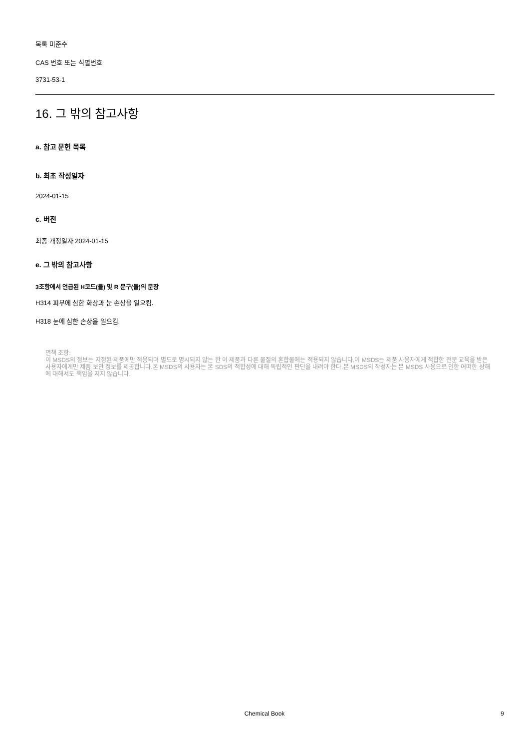목록 미준수
CAS 번호 또는 식별번호
3731-53-1
16. 그 밖의 참고사항
a. 참고 문헌 목록
b. 최초 작성일자
2024-01-15
c. 버전
최종 개정일자 2024-01-15
e. 그 밖의 참고사항
3조항에서 언급된 H코드(들) 및 R 문구(들)의 문장
H314 피부에 심한 화상과 눈 손상을 일으킴.
H318 눈에 심한 손상을 일으킴.
면책 조항:
이 MSDS의 정보는 지정된 제품에만 적용되며 별도로 명시되지 않는 한 이 제품과 다른 물질의 혼합물에는 적용되지 않습니다.이 MSDS는 제품 사용자에게 적합한 전문 교육을 받은 사용자에게만 제품 보안 정보를 제공합니다.본 MSDS의 사용자는 본 SDS의 적합성에 대해 독립적인 판단을 내려야 한다.본 MSDS의 작성자는 본 MSDS 사용으로 인한 어떠한 상해에 대해서도 책임을 지지 않습니다.
Chemical Book 9